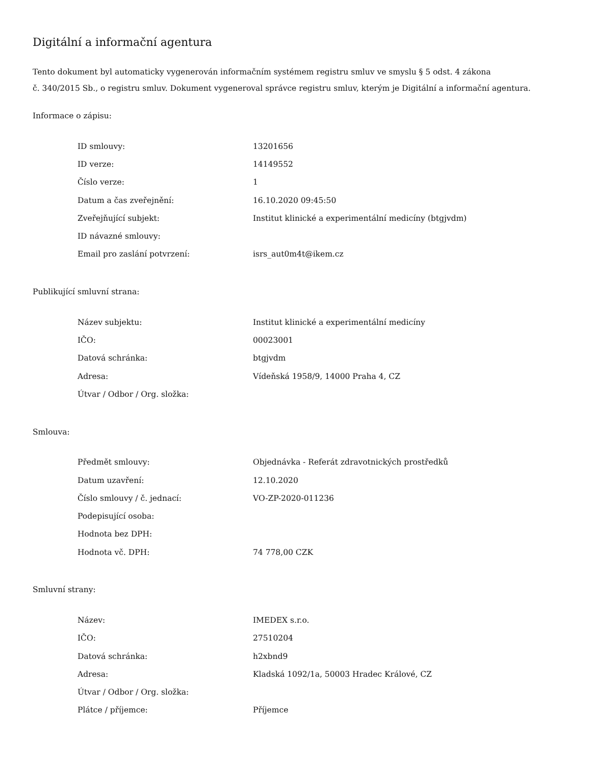Digitální a informační agentura
Tento dokument byl automaticky vygenerován informačním systémem registru smluv ve smyslu § 5 odst. 4 zákona
č. 340/2015 Sb., o registru smluv. Dokument vygeneroval správce registru smluv, kterým je Digitální a informační agentura.
Informace o zápisu:
| ID smlouvy: | 13201656 |
| ID verze: | 14149552 |
| Číslo verze: | 1 |
| Datum a čas zveřejnění: | 16.10.2020 09:45:50 |
| Zveřejňující subjekt: | Institut klinické a experimentální medicíny (btgjvdm) |
| ID návazné smlouvy: | |
| Email pro zaslání potvrzení: | isrs_aut0m4t@ikem.cz |
Publikující smluvní strana:
| Název subjektu: | Institut klinické a experimentální medicíny |
| IČO: | 00023001 |
| Datová schránka: | btgjvdm |
| Adresa: | Vídeňská 1958/9, 14000 Praha 4, CZ |
| Útvar / Odbor / Org. složka: | |
Smlouva:
| Předmět smlouvy: | Objednávka - Referát zdravotnických prostředků |
| Datum uzavření: | 12.10.2020 |
| Číslo smlouvy / č. jednací: | VO-ZP-2020-011236 |
| Podepisující osoba: | |
| Hodnota bez DPH: | |
| Hodnota vč. DPH: | 74 778,00 CZK |
Smluvní strany:
| Název: | IMEDEX s.r.o. |
| IČO: | 27510204 |
| Datová schránka: | h2xbnd9 |
| Adresa: | Kladská 1092/1a, 50003 Hradec Králové, CZ |
| Útvar / Odbor / Org. složka: | |
| Plátce / příjemce: | Příjemce |